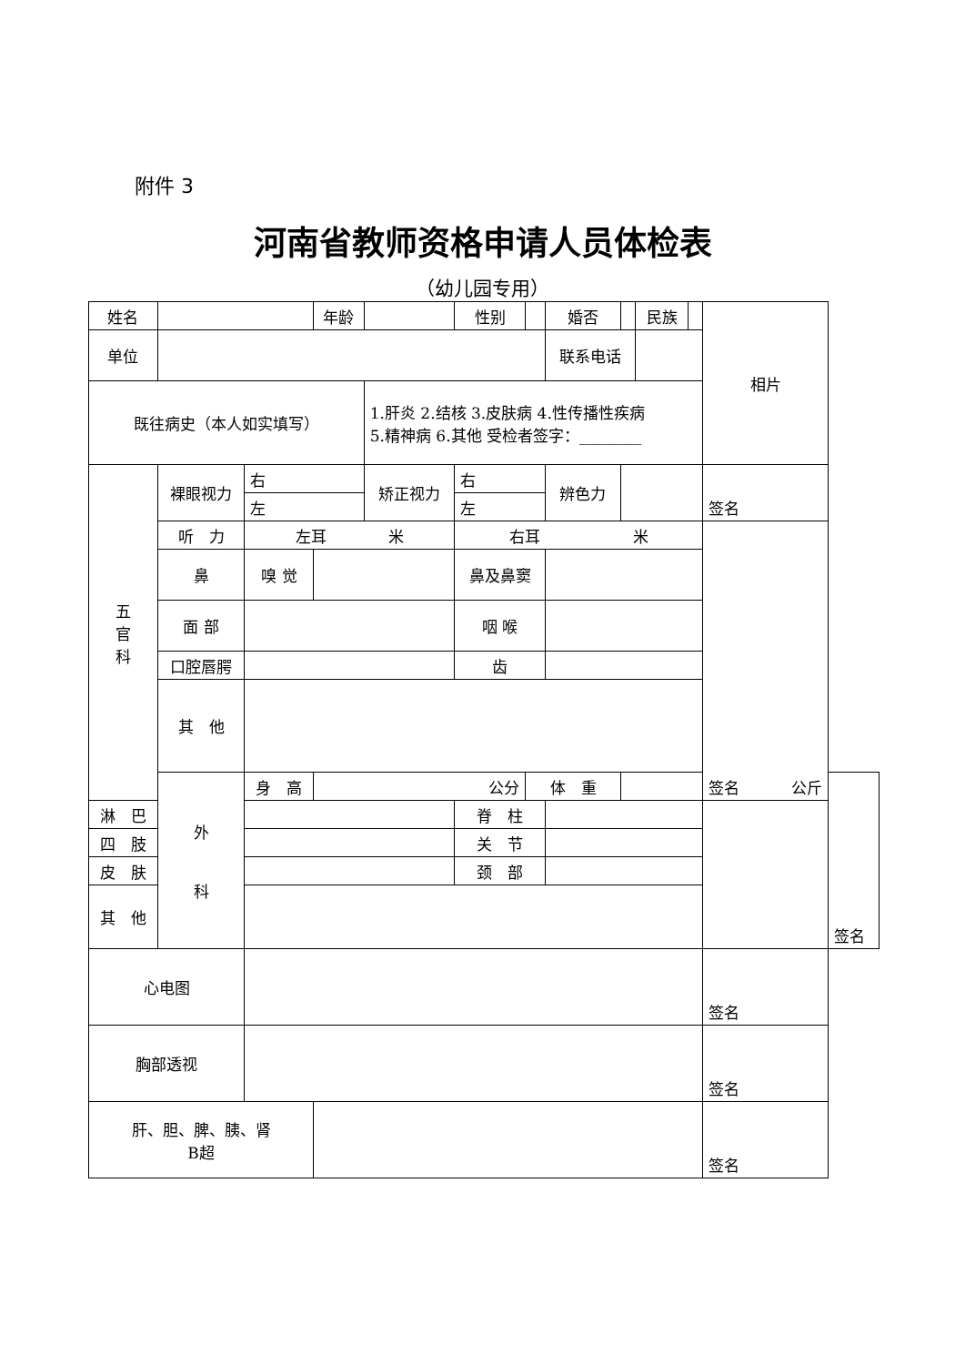附件 3
河南省教师资格申请人员体检表
（幼儿园专用）
| 姓名 | | | 年龄 | | 性别 | | 婚否 | | 民族 | | 相片 | |
| 单位 | | | | | | | 联系电话 | | | | | |
| 既往病史（本人如实填写） | | | | 1.肝炎 2.结核 3.皮肤病 4.性传播性疾病 5.精神病 6.其他 受检者签字：________ | | | | | | | | |
| 五 官 科 | 裸眼视力 | 右 | | 矫正视力 | 右 | | 辨色力 | | | | 签名 | |
| | | 左 | | | 左 | | | | | | | |
| | 听 力 | 左耳 米 | | | 右耳 米 | | | | | | 签名 | |
| | 鼻 | 嗅 觉 | | | 鼻及鼻窦 | | | | | | | |
| | 面 部 | | | | 咽 喉 | | | | | | | |
| | 口腔唇腭 | | | | 齿 | | | | | | | |
| | 其 他 | | | | | | | | | | | |
| | 外 科 | 身 高 | 公分 | | | 体 重 | | 公斤 | | | | 签名 |
| 淋 巴 | | | | | 脊 柱 | | | | | | | |
| 四 肢 | | | | | 关 节 | | | | | | | |
| 皮 肤 | | | | | 颈 部 | | | | | | | |
| 其 他 | | | | | | | | | | | | |
| 心电图 | | | | | | | | | | | 签名 | |
| 胸部透视 | | | | | | | | | | | 签名 | |
| 肝、胆、脾、胰、肾 B超 | | | | | | | | | | | 签名 | |